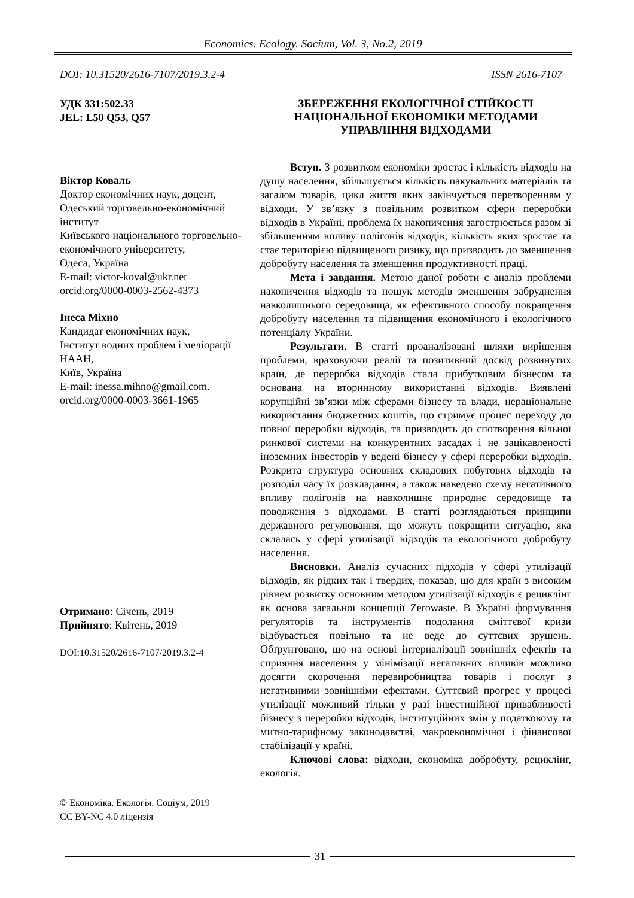Economics. Ecology. Socium, Vol. 3, No.2, 2019
DOI: 10.31520/2616-7107/2019.3.2-4 ISSN 2616-7107
УДК 331:502.33
JEL: L50 Q53, Q57
Віктор Коваль
Доктор економічних наук, доцент,
Одеський торговельно-економічний інститут
Київського національного торговельно-економічного університету,
Одеса, Україна
E-mail: victor-koval@ukr.net
orcid.org/0000-0003-2562-4373
Інеса Міхно
Кандидат економічних наук,
Інститут водних проблем і меліорації НААН,
Київ, Україна
E-mail: inessa.mihno@gmail.com.
orcid.org/0000-0003-3661-1965
Отримано: Січень, 2019
Прийнято: Квітень, 2019
DOI:10.31520/2616-7107/2019.3.2-4
© Економіка. Екологія. Соціум, 2019
CC BY-NC 4.0 ліцензія
ЗБЕРЕЖЕННЯ ЕКОЛОГІЧНОЇ СТІЙКОСТІ НАЦІОНАЛЬНОЇ ЕКОНОМІКИ МЕТОДАМИ УПРАВЛІННЯ ВІДХОДАМИ
Вступ. З розвитком економіки зростає і кількість відходів на душу населення, збільшується кількість пакувальних матеріалів та загалом товарів, цикл життя яких закінчується перетворенням у відходи. У зв’язку з повільним розвитком сфери переробки відходів в Україні, проблема їх накопичення загострюється разом зі збільшенням впливу полігонів відходів, кількість яких зростає та стає територією підвищеного ризику, що призводить до зменшення добробуту населення та зменшення продуктивності праці.
Мета і завдання. Метою даної роботи є аналіз проблеми накопичення відходів та пошук методів зменшення забруднення навколишнього середовища, як ефективного способу покращення добробуту населення та підвищення економічного і екологічного потенціалу України.
Результати. В статті проаналізовані шляхи вирішення проблеми, враховуючи реалії та позитивний досвід розвинутих країн, де переробка відходів стала прибутковим бізнесом та основана на вторинному використанні відходів. Виявлені корупційні зв’язки між сферами бізнесу та влади, нераціональне використання бюджетних коштів, що стримує процес переходу до повної переробки відходів, та призводить до спотворення вільної ринкової системи на конкурентних засадах і не зацікавленості іноземних інвесторів у ведені бізнесу у сфері переробки відходів. Розкрита структура основних складових побутових відходів та розподіл часу їх розкладання, а також наведено схему негативного впливу полігонів на навколишнє природнє середовище та поводження з відходами. В статті розглядаються принципи державного регулювання, що можуть покращити ситуацію, яка склалась у сфері утилізації відходів та екологічного добробуту населення.
Висновки. Аналіз сучасних підходів у сфері утилізації відходів, як рідких так і твердих, показав, що для країн з високим рівнем розвитку основним методом утилізації відходів є рециклінг як основа загальної концепції Zerowaste. В Україні формування регуляторів та інструментів подолання сміттєвої кризи відбувається повільно та не веде до суттєвих зрушень. Обґрунтовано, що на основі інтерналізації зовнішніх ефектів та сприяння населення у мінімізації негативних впливів можливо досягти скорочення перевиробництва товарів і послуг з негативними зовнішніми ефектами. Суттєвий прогрес у процесі утилізації можливий тільки у разі інвестиційної привабливості бізнесу з переробки відходів, інституційних змін у податковому та митно-тарифному законодавстві, макроекономічної і фінансової стабілізації у країні.
Ключові слова: відходи, економіка добробуту, рециклінг, екологія.
31